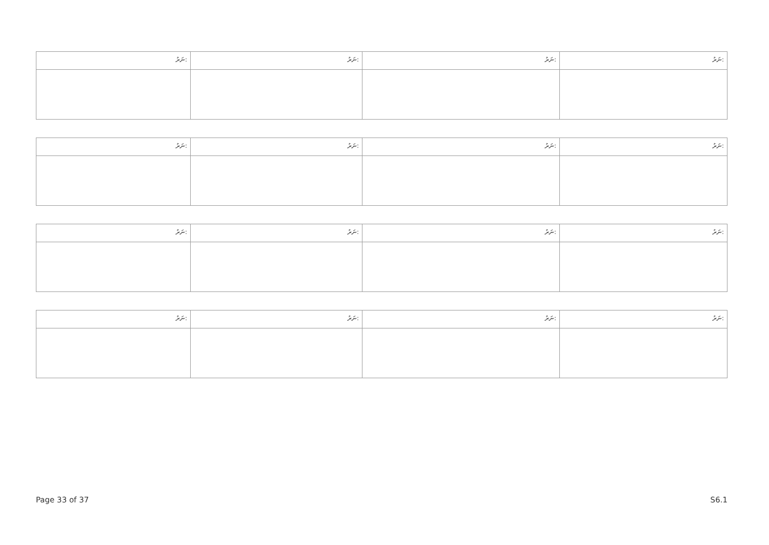| ނަރު: | ނަރު: | ނަރު: | ނަރު: |
| ނަރު: | ނަރު: | ނަރު: | ނަރު: |
| ނަރު: | ނަރު: | ނަރު: | ނަރު: |
| ނަރު: | ނަރު: | ނަރު: | ނަރު: |
Page 33 of 37 S6.1